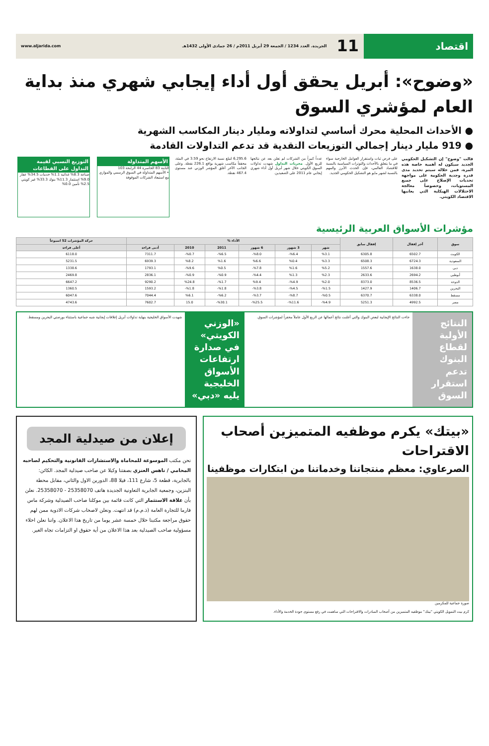اقتصاد
11
الجريدة. العدد 1234 / الجمعة 29 أبريل 2011م / 26 جمادى الأولى 1432هـ www.aljarida.com
«وضوح»: أبريل يحقق أول أداء إيجابي شهري منذ بداية العام لمؤشري السوق
● الأحداث المحلية محرك أساسي لتداولاته ومليار دينار المكاسب الشهرية
● 919 مليار دينار إجمالي التوزيعات النقدية قد تدعم التداولات القادمة
قالت "وضوح" إن التشكيل الحكومي الجديد سيكون له أهمية خاصة هذه المرة، فمن خلاله سيتم تحديد مدى قدرة وجدية الحكومة على مواجهة تحديات الإصلاح على جميع المستويات، وخصوصاً معالجة الاختلالات الهيكلية التي يعانيها الاقتصاد الكويتي.
على فرض ثبات واستقرار العوامل الخارجية سواء في ما يتعلق بالأحداث والتوترات السياسية بالنسبة للاقتصاد العالمي، فإن الحدث الأبرز والمهم بالنسبة لشهر مايو هو التشكيل الحكومي الجديد.
عدداً كبيراً من الشركات لم تعلن بعد عن نتائجها للربع الأول. مجريات التداول شهدت تداولات السوق الكويتي خلال شهر أبريل أول أداء شهري إيجابي عام 2011 على الصعيدين.
6,295.6 لتبلغ نسبة الارتفاع نحو 3.59 في المئة، محققاً مكاسب شهرية بواقع 226.1 نقطة. وعلى الجانب الآخر أغلق المؤشر الوزني عند مستوى 467.4 نقطة.
الأسهم المتداولة
الثابتة 83 الخاسرة 44 الرابحة 103
• الأسهم المتداولة في السوق الرسمي والموازي مع استبعاد الشركات الموقوفة
التوزيع النسبي لقيمة التداول على القطاعات
صناعة 8.3% غذائية 1.1% خدمات 34.5% عقار 9.0% استثمار 11.3% بنوك 33.3% غير كويتي 2.5% تأمين 0.0%
مؤشرات الأسواق العربية الرئيسية
| سوق | آخر إقفال | إقفال سابق | الأداء % | | | | | | حركة المؤشرات 52 اسبوعاً |
| --- | --- | --- | --- | --- | --- | --- | --- | --- | --- |
| | | | شهر | 3 شهور | 6 شهور | 2011 | 2010 | أدنى قراءة | أعلى قراءة |
| الكويت | 6502.7 | 6305.8 | %3.1 | %6.4- | %8.0- | %6.5- | %0.7- | 7311.7 | 6118.0 |
| السعودية | 6724.3 | 6508.3 | %3.3 | %0.4 | %6.6 | %1.6 | %8.2 | 6939.3 | 5231.5 |
| دبي | 1638.0 | 1557.6 | %5.2 | %1.6 | %7.8- | %0.5 | %9.6- | 1793.1 | 1338.6 |
| أبوظبي | 2694.2 | 2633.6 | %2.3 | %1.3 | %4.4- | %0.9- | %0.9- | 2836.1 | 2469.8 |
| الدوحة | 8536.5 | 8373.0 | %2.0 | %4.9- | %9.4 | %1.7- | %24.8 | 9290.2 | 6647.2 |
| البحرين | 1406.7 | 1427.9 | %1.5- | %4.5- | %3.8- | %1.8- | %1.8- | 1593.2 | 1360.5 |
| مسقط | 6338.0 | 6370.7 | %0.5- | %8.7- | %3.7- | %6.2- | %6.1 | 7044.4 | 6047.6 |
| مصر | 4992.5 | 5251.3 | %4.9- | %11.6- | %25.5- | %30.1- | 15.0 | 7602.7 | 4743.6 |
النتائج الأولية لقطاع البنوك تدعم استقرار السوق
جاءت النتائج الإيجابية لبعض البنوك والتي أعلنت نتائج أعمالها عن الربع الأول عاملاً محفزاً لمؤشرات السوق.
«الوزني الكويتي» في صدارة ارتفاعات الأسواق الخليجية يليه «دبي»
شهدت الأسواق الخليجية بنهاية تداولات أبريل إغلاقات إيجابية شبه جماعية باستثناء بورصتي البحرين ومسقط.
«بيتك» يكرم موظفيه المتميزين أصحاب الاقتراحات
الصرعاوي: معظم منتجاتنا وخدماتنا من ابتكارات موظفينا
صورة جماعية للمكرمين
كرم بيت التمويل الكويتي "بيتك" موظفيه المتميزين من أصحاب المبادرات والاقتراحات التي ساهمت في رفع مستوى جودة الخدمة والأداء.
إعلان من صيدلية المجد
نحن مكتب الموسوعة للمحاماة والاستشارات القانونية والتحكيم لصاحبه المحامي / ناهس العنزي بصفتنا وكيلا عن صاحب صيدلية المجد. الكائن: بالجابرية، قطعة 5، شارع 111، فيلا 88، الدورين الاول والثاني، مقابل محطة البنزين، وجمعية الجابرية التعاونية الجديدة هاتف 25358070 - 25358070. نعلن بأن علاقة الاستثمار التي كانت قائمة بين موكلنا صاحب الصيدلية وشركة ماس فارما للتجارة العامة (ذ.م.م) قد انتهت. ونعلن لاصحاب شركات الادوية ممن لهم حقوق مراجعة مكتبنا خلال خمسة عشر يوما من تاريخ هذا الاعلان. واننا نعلن اخلاء مسؤولية صاحب الصيدلية بعد هذا الاعلان من أية حقوق او التزامات تجاه الغير.